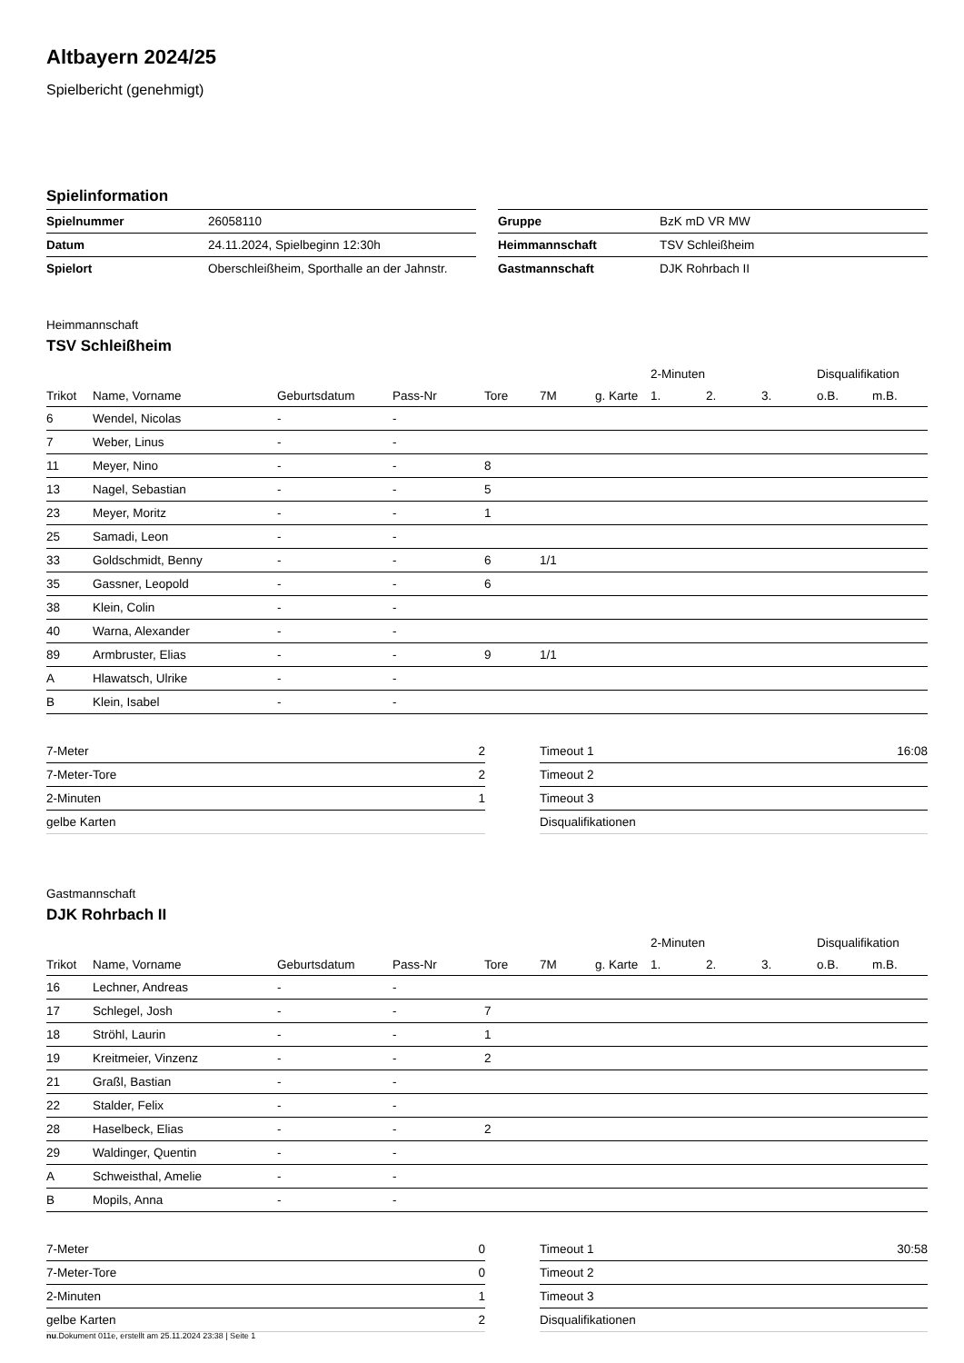Altbayern 2024/25
Spielbericht (genehmigt)
Spielinformation
| Spielnummer | 26058110 |
| Datum | 24.11.2024, Spielbeginn 12:30h |
| Spielort | Oberschleißheim, Sporthalle an der Jahnstr. |
| Gruppe | BzK mD VR MW |
| Heimmannschaft | TSV Schleißheim |
| Gastmannschaft | DJK Rohrbach II |
Heimmannschaft
TSV Schleißheim
| | | | | | | | 2-Minuten | | | Disqualifikation | |
| --- | --- | --- | --- | --- | --- | --- | --- | --- | --- | --- | --- |
| Trikot | Name, Vorname | Geburtsdatum | Pass-Nr | Tore | 7M | g. Karte | 1. | 2. | 3. | o.B. | m.B. |
| 6 | Wendel, Nicolas | - | - | | | | | | | | |
| 7 | Weber, Linus | - | - | | | | | | | | |
| 11 | Meyer, Nino | - | - | 8 | | | | | | | |
| 13 | Nagel, Sebastian | - | - | 5 | | | | | | | |
| 23 | Meyer, Moritz | - | - | 1 | | | | | | | |
| 25 | Samadi, Leon | - | - | | | | | | | | |
| 33 | Goldschmidt, Benny | - | - | 6 | 1/1 | | | | | | |
| 35 | Gassner, Leopold | - | - | 6 | | | | | | | |
| 38 | Klein, Colin | - | - | | | | | | | | |
| 40 | Warna, Alexander | - | - | | | | | | | | |
| 89 | Armbruster, Elias | - | - | 9 | 1/1 | | | | | | |
| A | Hlawatsch, Ulrike | - | - | | | | | | | | |
| B | Klein, Isabel | - | - | | | | | | | | |
| 7-Meter | 2 |
| 7-Meter-Tore | 2 |
| 2-Minuten | 1 |
| gelbe Karten | |
| Timeout 1 | 16:08 |
| Timeout 2 | |
| Timeout 3 | |
| Disqualifikationen | |
Gastmannschaft
DJK Rohrbach II
| | | | | | | | 2-Minuten | | | Disqualifikation | |
| --- | --- | --- | --- | --- | --- | --- | --- | --- | --- | --- | --- |
| Trikot | Name, Vorname | Geburtsdatum | Pass-Nr | Tore | 7M | g. Karte | 1. | 2. | 3. | o.B. | m.B. |
| 16 | Lechner, Andreas | - | - | | | | | | | | |
| 17 | Schlegel, Josh | - | - | 7 | | | | | | | |
| 18 | Ströhl, Laurin | - | - | 1 | | | | | | | |
| 19 | Kreitmeier, Vinzenz | - | - | 2 | | | | | | | |
| 21 | Graßl, Bastian | - | - | | | | | | | | |
| 22 | Stalder, Felix | - | - | | | | | | | | |
| 28 | Haselbeck, Elias | - | - | 2 | | | | | | | |
| 29 | Waldinger, Quentin | - | - | | | | | | | | |
| A | Schweisthal, Amelie | - | - | | | | | | | | |
| B | Mopils, Anna | - | - | | | | | | | | |
| 7-Meter | 0 |
| 7-Meter-Tore | 0 |
| 2-Minuten | 1 |
| gelbe Karten | 2 |
| Timeout 1 | 30:58 |
| Timeout 2 | |
| Timeout 3 | |
| Disqualifikationen | |
nu.Dokument 011e, erstellt am 25.11.2024 23:38 | Seite 1